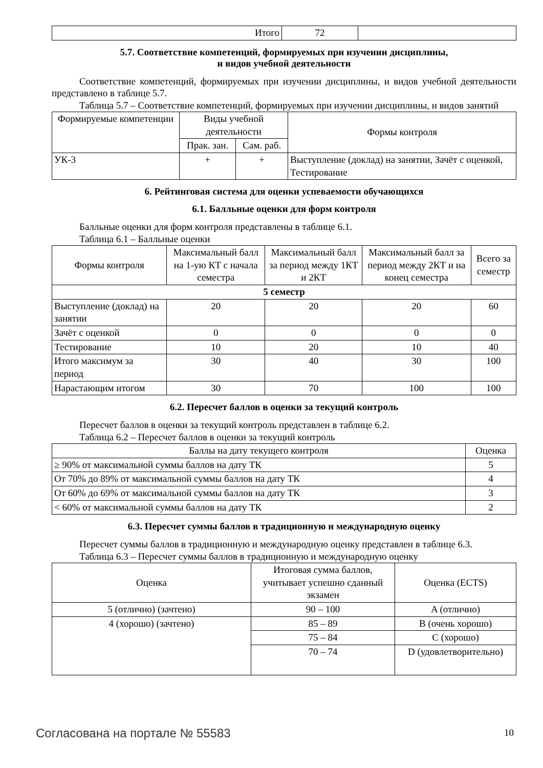| Итого | 72 | |
5.7. Соответствие компетенций, формируемых при изучении дисциплины,
и видов учебной деятельности
Соответствие компетенций, формируемых при изучении дисциплины, и видов учебной деятельности представлено в таблице 5.7.
Таблица 5.7 – Соответствие компетенций, формируемых при изучении дисциплины, и видов занятий
| Формируемые компетенции | Виды учебной деятельности | | Формы контроля |
| --- | --- | --- | --- |
| | Прак. зан. | Сам. раб. | |
| УК-3 | + | + | Выступление (доклад) на занятии, Зачёт с оценкой, Тестирование |
6. Рейтинговая система для оценки успеваемости обучающихся
6.1. Балльные оценки для форм контроля
Балльные оценки для форм контроля представлены в таблице 6.1.
Таблица 6.1 – Балльные оценки
| Формы контроля | Максимальный балл на 1-ую КТ с начала семестра | Максимальный балл за период между 1КТ и 2КТ | Максимальный балл за период между 2КТ и на конец семестра | Всего за семестр |
| --- | --- | --- | --- | --- |
| 5 семестр | | | | |
| Выступление (доклад) на занятии | 20 | 20 | 20 | 60 |
| Зачёт с оценкой | 0 | 0 | 0 | 0 |
| Тестирование | 10 | 20 | 10 | 40 |
| Итого максимум за период | 30 | 40 | 30 | 100 |
| Нарастающим итогом | 30 | 70 | 100 | 100 |
6.2. Пересчет баллов в оценки за текущий контроль
Пересчет баллов в оценки за текущий контроль представлен в таблице 6.2.
Таблица 6.2 – Пересчет баллов в оценки за текущий контроль
| Баллы на дату текущего контроля | Оценка |
| --- | --- |
| ≥ 90% от максимальной суммы баллов на дату ТК | 5 |
| От 70% до 89% от максимальной суммы баллов на дату ТК | 4 |
| От 60% до 69% от максимальной суммы баллов на дату ТК | 3 |
| < 60% от максимальной суммы баллов на дату ТК | 2 |
6.3. Пересчет суммы баллов в традиционную и международную оценку
Пересчет суммы баллов в традиционную и международную оценку представлен в таблице 6.3.
Таблица 6.3 – Пересчет суммы баллов в традиционную и международную оценку
| Оценка | Итоговая сумма баллов, учитывает успешно сданный экзамен | Оценка (ECTS) |
| --- | --- | --- |
| 5 (отлично) (зачтено) | 90 – 100 | A (отлично) |
| 4 (хорошо) (зачтено) | 85 – 89 | B (очень хорошо) |
| | 75 – 84 | C (хорошо) |
| | 70 – 74 | D (удовлетворительно) |
Согласована на портале № 55583 10